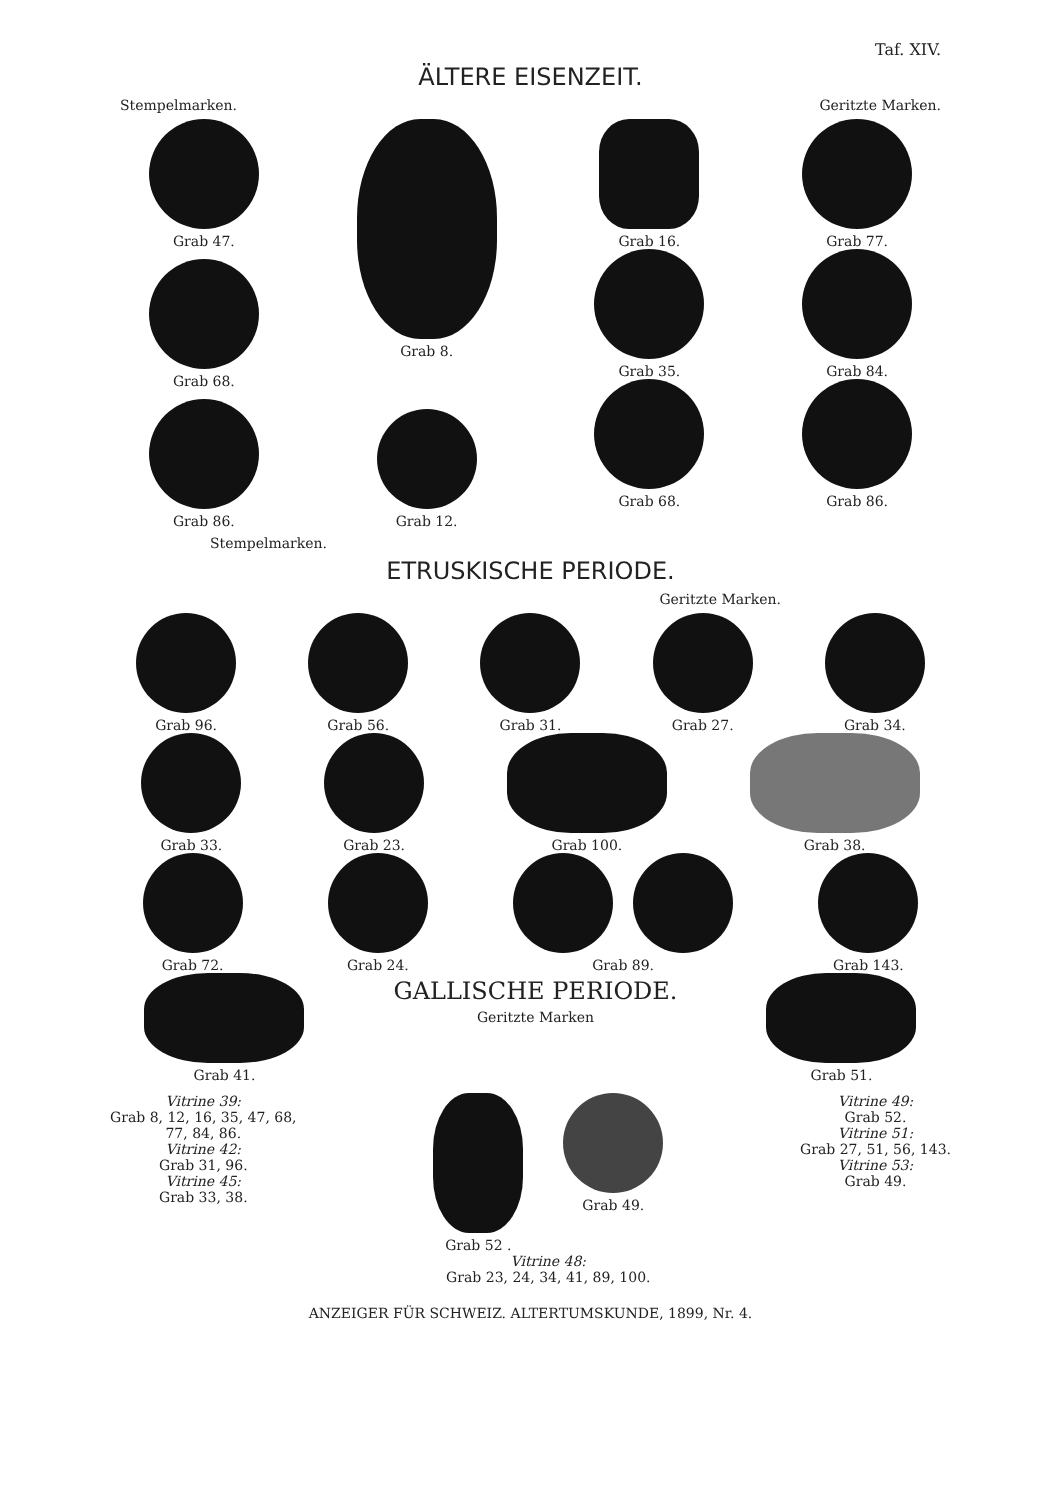Taf. XIV.
ÄLTERE EISENZEIT.
Stempelmarken. Geritzte Marken.
Grab 47.
Grab 68.
Grab 86.
Grab 8.
Grab 12.
Grab 16.
Grab 35.
Grab 68.
Grab 77.
Grab 84.
Grab 86.
Stempelmarken.
ETRUSKISCHE PERIODE.
Geritzte Marken.
Grab 96. Grab 56. Grab 31. Grab 27. Grab 34.
Grab 33. Grab 23. Grab 100. Grab 38.
Grab 72. Grab 24. Grab 89. Grab 143.
Grab 41.
GALLISCHE PERIODE.
Geritzte Marken
Grab 51.
Vitrine 39:
Grab 8, 12, 16, 35, 47, 68,
77, 84, 86.
Vitrine 42:
Grab 31, 96.
Vitrine 45:
Grab 33, 38.
Grab 52 . Grab 49.
Vitrine 48:
Grab 23, 24, 34, 41, 89, 100.
Vitrine 49:
Grab 52.
Vitrine 51:
Grab 27, 51, 56, 143.
Vitrine 53:
Grab 49.
ANZEIGER FÜR SCHWEIZ. ALTERTUMSKUNDE, 1899, Nr. 4.